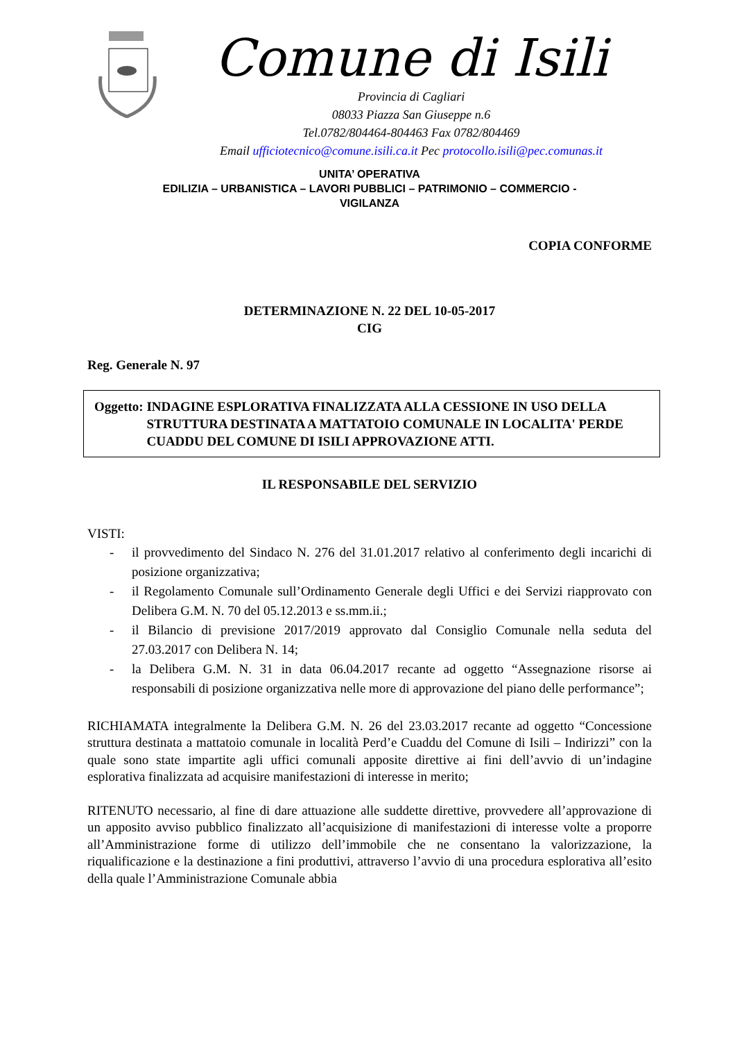Comune di Isili
Provincia di Cagliari
08033 Piazza San Giuseppe n.6
Tel.0782/804464-804463 Fax 0782/804469
Email ufficiotecnico@comune.isili.ca.it Pec protocollo.isili@pec.comunas.it
UNITA’ OPERATIVA
EDILIZIA – URBANISTICA – LAVORI PUBBLICI – PATRIMONIO – COMMERCIO -
VIGILANZA
COPIA CONFORME
DETERMINAZIONE N. 22 DEL 10-05-2017
CIG
Reg. Generale N. 97
Oggetto: INDAGINE ESPLORATIVA FINALIZZATA ALLA CESSIONE IN USO DELLA STRUTTURA DESTINATA A MATTATOIO COMUNALE IN LOCALITA' PERDE CUADDU DEL COMUNE DI ISILI APPROVAZIONE ATTI.
IL RESPONSABILE DEL SERVIZIO
VISTI:
- il provvedimento del Sindaco N. 276 del 31.01.2017 relativo al conferimento degli incarichi di posizione organizzativa;
- il Regolamento Comunale sull’Ordinamento Generale degli Uffici e dei Servizi riapprovato con Delibera G.M. N. 70 del 05.12.2013 e ss.mm.ii.;
- il Bilancio di previsione 2017/2019 approvato dal Consiglio Comunale nella seduta del 27.03.2017 con Delibera N. 14;
- la Delibera G.M. N. 31 in data 06.04.2017 recante ad oggetto “Assegnazione risorse ai responsabili di posizione organizzativa nelle more di approvazione del piano delle performance”;
RICHIAMATA integralmente la Delibera G.M. N. 26 del 23.03.2017 recante ad oggetto “Concessione struttura destinata a mattatoio comunale in località Perd’e Cuaddu del Comune di Isili – Indirizzi” con la quale sono state impartite agli uffici comunali apposite direttive ai fini dell’avvio di un’indagine esplorativa finalizzata ad acquisire manifestazioni di interesse in merito;
RITENUTO necessario, al fine di dare attuazione alle suddette direttive, provvedere all’approvazione di un apposito avviso pubblico finalizzato all’acquisizione di manifestazioni di interesse volte a proporre all’Amministrazione forme di utilizzo dell’immobile che ne consentano la valorizzazione, la riqualificazione e la destinazione a fini produttivi, attraverso l’avvio di una procedura esplorativa all’esito della quale l’Amministrazione Comunale abbia